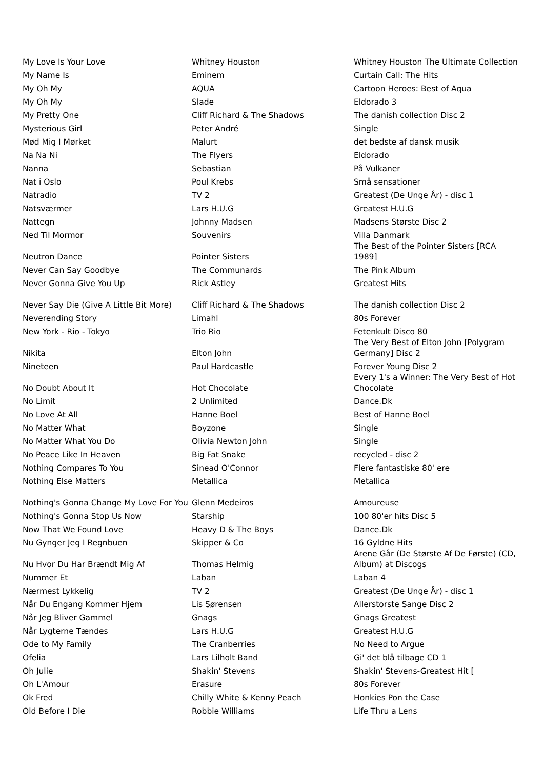| My Love Is Your Love | Whitney Houston | Whitney Houston The Ultimate Collection |
| My Name Is | Eminem | Curtain Call: The Hits |
| My Oh My | AQUA | Cartoon Heroes: Best of Aqua |
| My Oh My | Slade | Eldorado 3 |
| My Pretty One | Cliff Richard & The Shadows | The danish collection Disc 2 |
| Mysterious Girl | Peter André | Single |
| Mød Mig I Mørket | Malurt | det bedste af dansk musik |
| Na Na Ni | The Flyers | Eldorado |
| Nanna | Sebastian | På Vulkaner |
| Nat i Oslo | Poul Krebs | Små sensationer |
| Natradio | TV 2 | Greatest (De Unge År) - disc 1 |
| Natsværmer | Lars H.U.G | Greatest H.U.G |
| Nattegn | Johnny Madsen | Madsens Største Disc 2 |
| Ned Til Mormor | Souvenirs | Villa Danmark |
| Neutron Dance | Pointer Sisters | The Best of the Pointer Sisters [RCA 1989] |
| Never Can Say Goodbye | The Communards | The Pink Album |
| Never Gonna Give You Up | Rick Astley | Greatest Hits |
| Never Say Die (Give A Little Bit More) | Cliff Richard & The Shadows | The danish collection Disc 2 |
| Neverending Story | Limahl | 80s Forever |
| New York - Rio - Tokyo | Trio Rio | Fetenkult Disco 80 |
| Nikita | Elton John | The Very Best of Elton John [Polygram Germany] Disc 2 |
| Nineteen | Paul Hardcastle | Forever Young Disc 2 |
| No Doubt About It | Hot Chocolate | Every 1's a Winner: The Very Best of Hot Chocolate |
| No Limit | 2 Unlimited | Dance.Dk |
| No Love At All | Hanne Boel | Best of Hanne Boel |
| No Matter What | Boyzone | Single |
| No Matter What You Do | Olivia Newton John | Single |
| No Peace Like In Heaven | Big Fat Snake | recycled - disc 2 |
| Nothing Compares To You | Sinead O'Connor | Flere fantastiske 80' ere |
| Nothing Else Matters | Metallica | Metallica |
| Nothing's Gonna Change My Love For You | Glenn Medeiros | Amoureuse |
| Nothing's Gonna Stop Us Now | Starship | 100 80'er hits Disc 5 |
| Now That We Found Love | Heavy D & The Boys | Dance.Dk |
| Nu Gynger Jeg I Regnbuen | Skipper & Co | 16 Gyldne Hits |
| Nu Hvor Du Har Brændt Mig Af | Thomas Helmig | Arene Går (De Største Af De Første) (CD, Album) at Discogs |
| Nummer Et | Laban | Laban 4 |
| Nærmest Lykkelig | TV 2 | Greatest (De Unge År) - disc 1 |
| Når Du Engang Kommer Hjem | Lis Sørensen | Allerstorste Sange Disc 2 |
| Når Jeg Bliver Gammel | Gnags | Gnags Greatest |
| Når Lygterne Tændes | Lars H.U.G | Greatest H.U.G |
| Ode to My Family | The Cranberries | No Need to Argue |
| Ofelia | Lars Lilholt Band | Gi' det blå tilbage CD 1 |
| Oh Julie | Shakin' Stevens | Shakin' Stevens-Greatest Hit [ |
| Oh L'Amour | Erasure | 80s Forever |
| Ok Fred | Chilly White & Kenny Peach | Honkies Pon the Case |
| Old Before I Die | Robbie Williams | Life Thru a Lens |